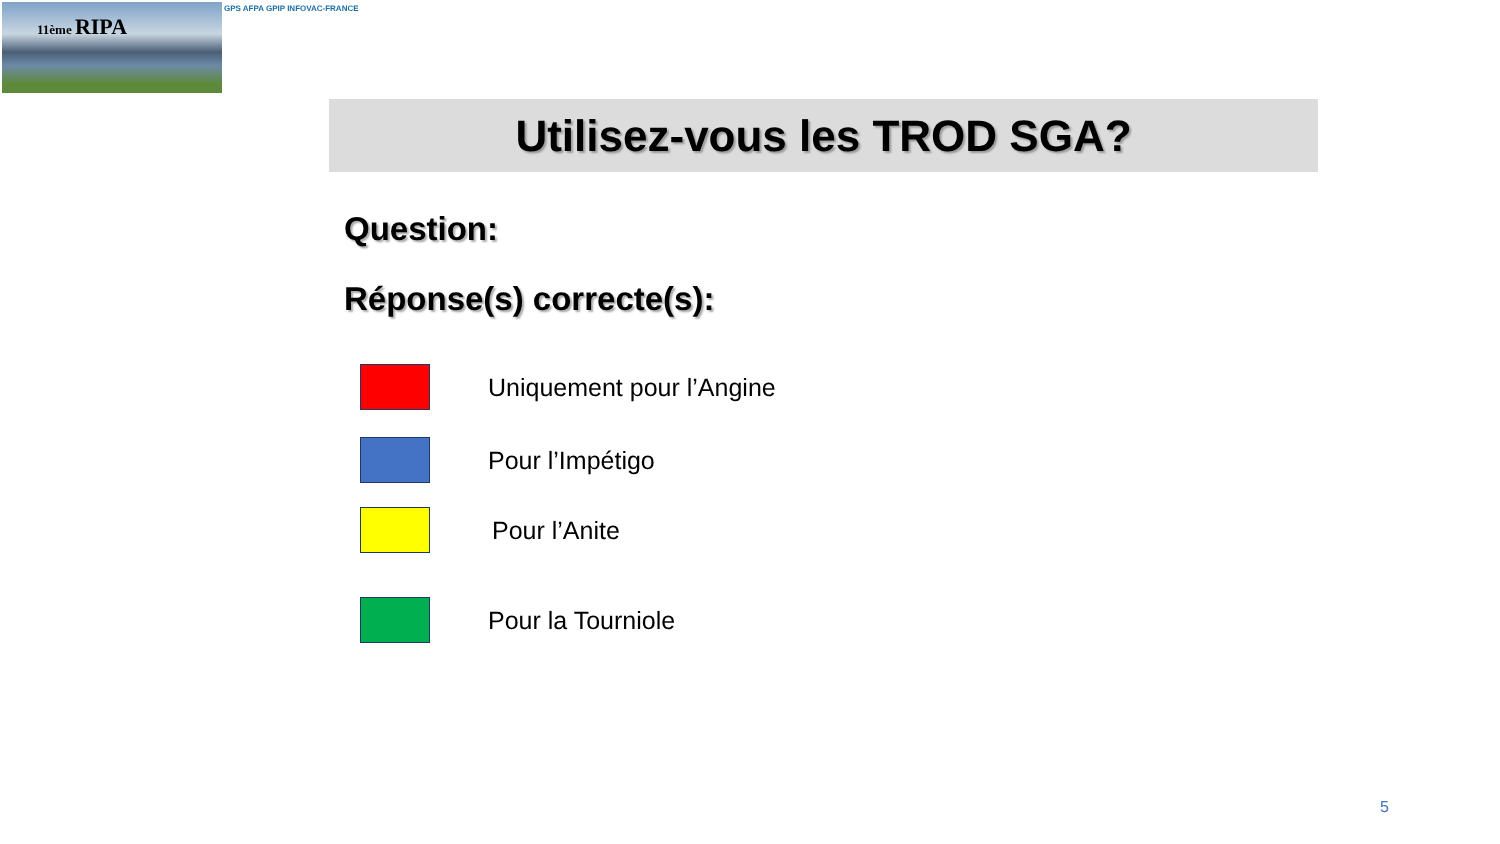11ème RIPA GPS AFPA GPIP INFOVAC-FRANCE
Utilisez-vous les TROD SGA?
Question:
Réponse(s) correcte(s):
Uniquement pour l’Angine
Pour l’Impétigo
Pour l’Anite
Pour la Tourniole
5